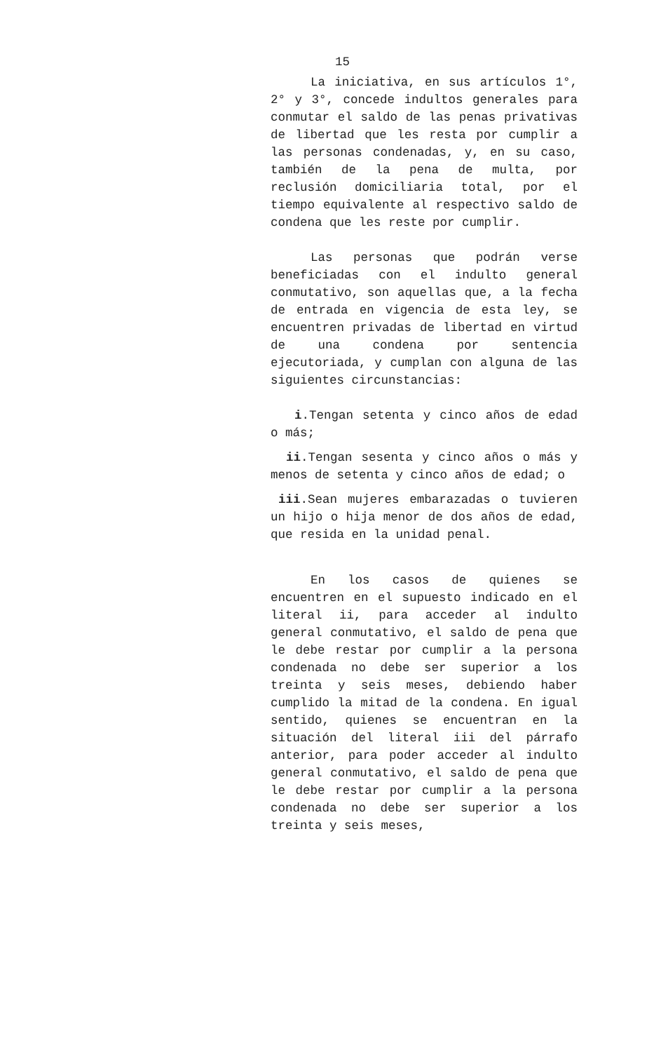15
La iniciativa, en sus artículos 1°, 2° y 3°, concede indultos generales para conmutar el saldo de las penas privativas de libertad que les resta por cumplir a las personas condenadas, y, en su caso, también de la pena de multa, por reclusión domiciliaria total, por el tiempo equivalente al respectivo saldo de condena que les reste por cumplir.
Las personas que podrán verse beneficiadas con el indulto general conmutativo, son aquellas que, a la fecha de entrada en vigencia de esta ley, se encuentren privadas de libertad en virtud de una condena por sentencia ejecutoriada, y cumplan con alguna de las siguientes circunstancias:
i.Tengan setenta y cinco años de edad o más;
ii.Tengan sesenta y cinco años o más y menos de setenta y cinco años de edad; o
iii.Sean mujeres embarazadas o tuvieren un hijo o hija menor de dos años de edad, que resida en la unidad penal.
En los casos de quienes se encuentren en el supuesto indicado en el literal ii, para acceder al indulto general conmutativo, el saldo de pena que le debe restar por cumplir a la persona condenada no debe ser superior a los treinta y seis meses, debiendo haber cumplido la mitad de la condena. En igual sentido, quienes se encuentran en la situación del literal iii del párrafo anterior, para poder acceder al indulto general conmutativo, el saldo de pena que le debe restar por cumplir a la persona condenada no debe ser superior a los treinta y seis meses,